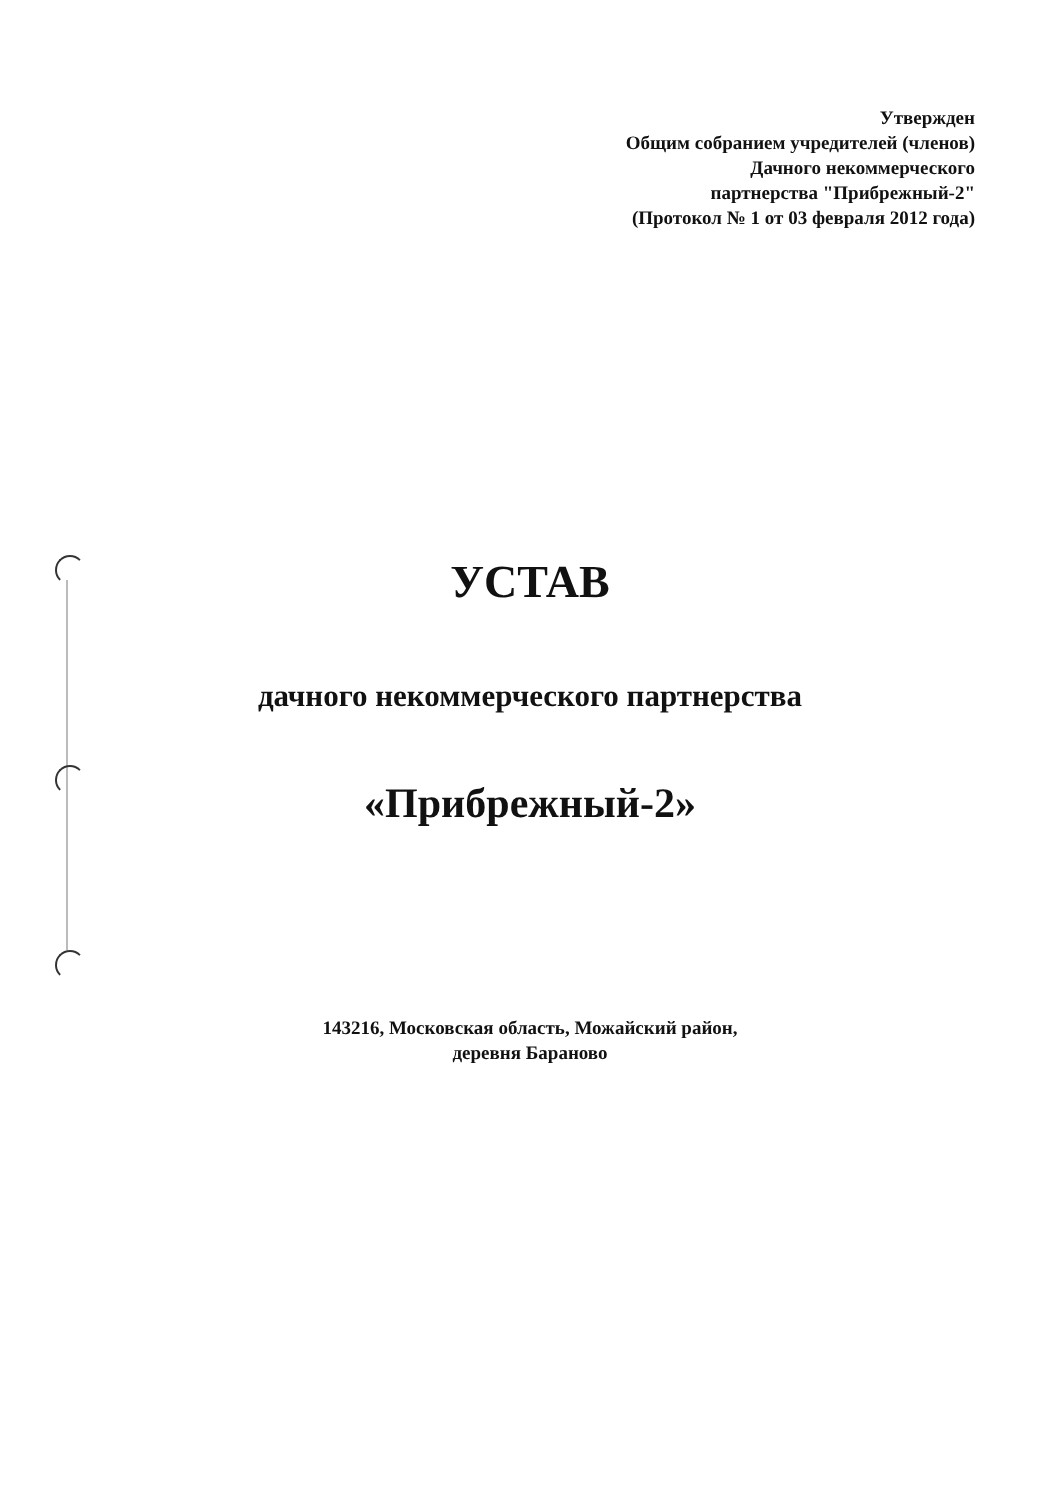Утвержден
Общим собранием учредителей (членов)
Дачного некоммерческого
партнерства "Прибрежный-2"
(Протокол № 1 от 03 февраля 2012 года)
УСТАВ
дачного некоммерческого партнерства
«Прибрежный-2»
143216, Московская область, Можайский район,
деревня Бараново